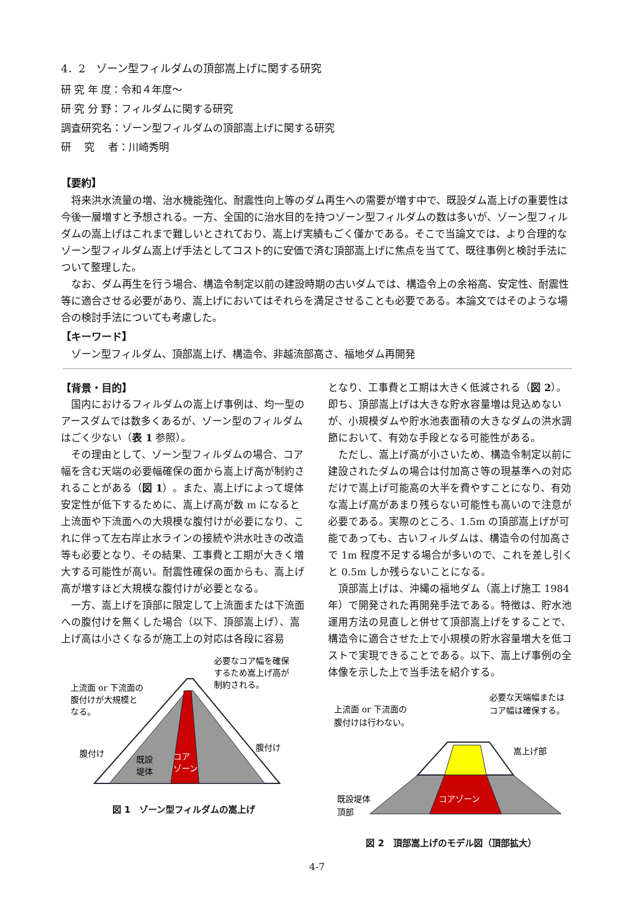4．2　ゾーン型フィルダムの頂部嵩上げに関する研究
研 究 年 度：令和４年度～
研 究 分 野：フィルダムに関する研究
調査研究名：ゾーン型フィルダムの頂部嵩上げに関する研究
研　 究　 者：川崎秀明
【要約】
将来洪水流量の増、治水機能強化、耐震性向上等のダム再生への需要が増す中で、既設ダム嵩上げの重要性は今後一層増すと予想される。一方、全国的に治水目的を持つゾーン型フィルダムの数は多いが、ゾーン型フィルダムの嵩上げはこれまで難しいとされており、嵩上げ実績もごく僅かである。そこで当論文では、より合理的なゾーン型フィルダム嵩上げ手法としてコスト的に安価で済む頂部嵩上げに焦点を当てて、既往事例と検討手法について整理した。
なお、ダム再生を行う場合、構造令制定以前の建設時期の古いダムでは、構造令上の余裕高、安定性、耐震性等に適合させる必要があり、嵩上げにおいてはそれらを満足させることも必要である。本論文ではそのような場合の検討手法についても考慮した。
【キーワード】
ゾーン型フィルダム、頂部嵩上げ、構造令、非越流部高さ、福地ダム再開発
【背景・目的】
国内におけるフィルダムの嵩上げ事例は、均一型のアースダムでは数多くあるが、ゾーン型のフィルダムはごく少ない（表 1 参照）。
その理由として、ゾーン型フィルダムの場合、コア幅を含む天端の必要幅確保の面から嵩上げ高が制約されることがある（図 1）。また、嵩上げによって堤体安定性が低下するために、嵩上げ高が数 m になると上流面や下流面への大規模な腹付けが必要になり、これに伴って左右岸止水ラインの接続や洪水吐きの改造等も必要となり、その結果、工事費と工期が大きく増大する可能性が高い。耐震性確保の面からも、嵩上げ高が増すほど大規模な腹付けが必要となる。
一方、嵩上げを頂部に限定して上流面または下流面への腹付けを無くした場合（以下、頂部嵩上げ）、嵩上げ高は小さくなるが施工上の対応は各段に容易
上流面 or 下流面の
腹付けが大規模と
なる。
必要なコア幅を確保
するため嵩上げ高が
制約される。
腹付け
腹付け
既設
堤体
コア
ゾーン
図 1　ゾーン型フィルダムの嵩上げ
となり、工事費と工期は大きく低減される（図 2）。即ち、頂部嵩上げは大きな貯水容量増は見込めないが、小規模ダムや貯水池表面積の大きなダムの洪水調節において、有効な手段となる可能性がある。
ただし、嵩上げ高が小さいため、構造令制定以前に建設されたダムの場合は付加高さ等の現基準への対応だけで嵩上げ可能高の大半を費やすことになり、有効な嵩上げ高があまり残らない可能性も高いので注意が必要である。実際のところ、1.5m の頂部嵩上げが可能であっても、古いフィルダムは、構造令の付加高さで 1m 程度不足する場合が多いので、これを差し引くと 0.5m しか残らないことになる。
頂部嵩上げは、沖縄の福地ダム（嵩上げ施工 1984 年）で開発された再開発手法である。特徴は、貯水池運用方法の見直しと併せて頂部嵩上げをすることで、構造令に適合させた上で小規模の貯水容量増大を低コストで実現できることである。以下、嵩上げ事例の全体像を示した上で当手法を紹介する。
上流面 or 下流面の
腹付けは行わない。
必要な天端幅または
コア幅は確保する。
嵩上げ部
既設堤体
頂部
コアゾーン
図 2　頂部嵩上げのモデル図（頂部拡大）
4-7